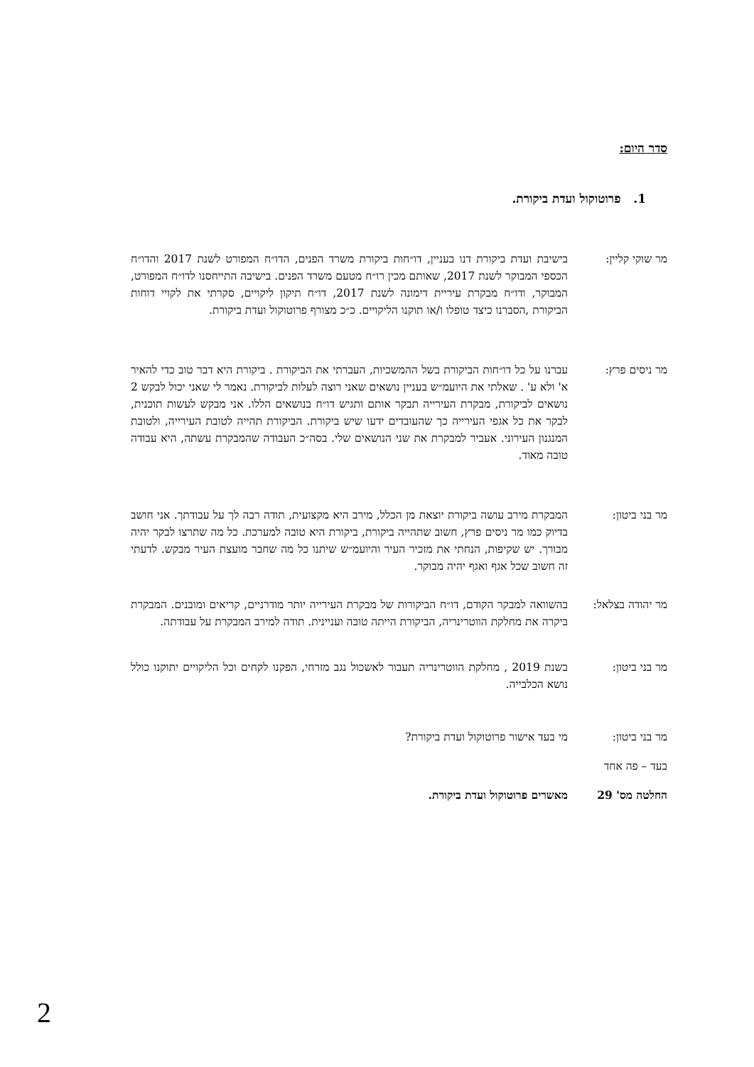סדר היום:
1. פרוטוקול ועדת ביקורת.
מר שוקי קליין: בישיבת ועדת ביקורת דנו בעניין, דו״חות ביקורת משרד הפנים, הדו״ח המפורט לשנת 2017 והדו״ח הכספי המבוקר לשנת 2017, שאותם מכין רו״ח מטעם משרד הפנים. בישיבה התייחסנו לדו״ח המפורט, המבוקר, ודו״ח מבקרת עיריית דימונה לשנת 2017, דו״ח תיקון ליקויים, סקרתי את לקויי דוחות הביקורת ,הסברנו כיצד טופלו ו/או תוקנו הליקויים. כ״כ מצורף פרוטוקול ועדת ביקורת.
מר ניסים פרץ: עברנו על כל דו״חות הביקורת בשל ההמשכיות, העברתי את הביקורת . ביקורת היא דבר טוב כדי להאיר א' ולא ע' . שאלתי את היועמ״ש בעניין נושאים שאני רוצה לעלות לביקורת. נאמר לי שאני יכול לבקש 2 נושאים לביקורת, מבקרת העירייה תבקר אותם ותגיש דו״ח בנושאים הללו. אני מבקש לעשות תוכנית, לבקר את כל אגפי העירייה כך שהעובדים ידעו שיש ביקורת. הביקורת תהייה לטובת העירייה, ולטובת המנגנון העירוני. אעביר למבקרת את שני הנושאים שלי. בסה״כ העבודה שהמבקרת עשתה, היא עבודה טובה מאוד.
מר בני ביטון: המבקרת מירב עושה ביקורת יוצאת מן הכלל, מירב היא מקצועית, תודה רבה לך על עבודתך. אני חושב בדיוק כמו מר ניסים פרץ, חשוב שתהייה ביקורת, ביקורת היא טובה למערכת. כל מה שתרצו לבקר יהיה מבורך. יש שקיפות, הנחתי את מזכיר העיר והיועמ״ש שיתנו כל מה שחבר מועצת העיר מבקש. לדעתי זה חשוב שכל אגף ואגף יהיה מבוקר.
מר יהודה בצלאל: בהשוואה למבקר הקודם, דו״ח הביקורות של מבקרת העירייה יותר מודרניים, קריאים ומובנים. המבקרת ביקרה את מחלקת הווטרינריה, הביקורת הייתה טובה ועניינית. תודה למירב המבקרת על עבודתה.
מר בני ביטון: בשנת 2019 , מחלקת הווטרינריה תעבור לאשכול נגב מזרחי, הפקנו לקחים וכל הליקויים יתוקנו כולל נושא הכלבייה.
מר בני ביטון: מי בעד אישור פרוטוקול ועדת ביקורת?
בעד – פה אחד
החלטה מס' 29 מאשרים פרוטוקול ועדת ביקורת.
2